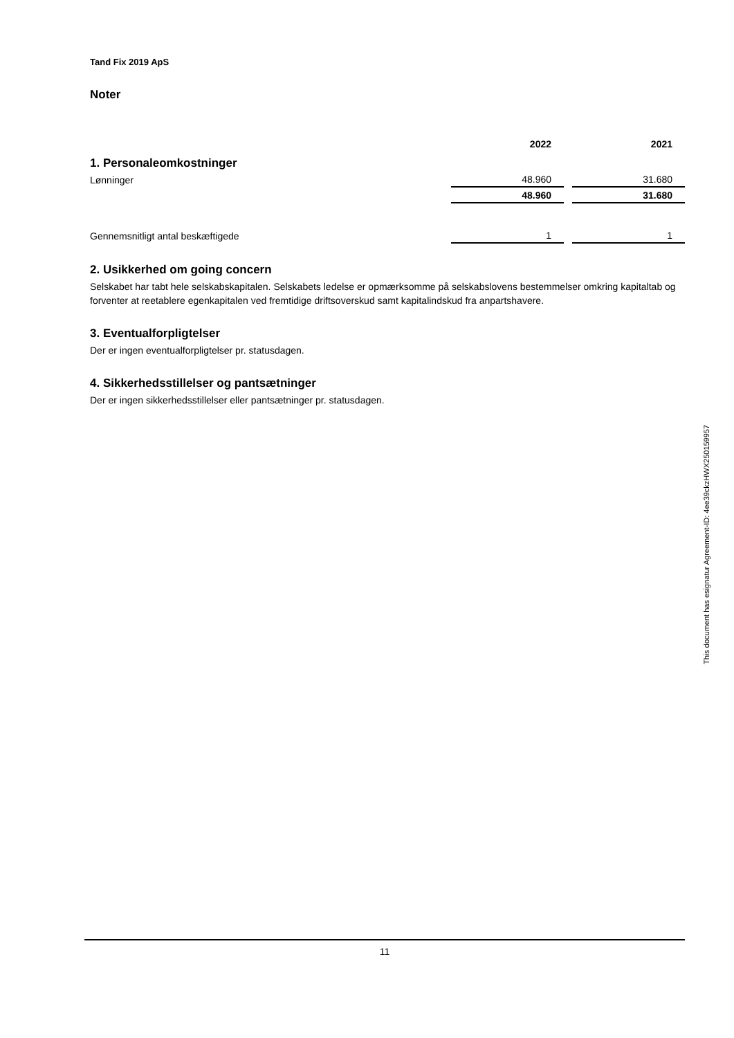Tand Fix 2019 ApS
Noter
| | 2022 | 2021 |
| 1. Personaleomkostninger | | |
| Lønninger | 48.960 | 31.680 |
| | 48.960 | 31.680 |
| Gennemsnitligt antal beskæftigede | 1 | 1 |
2. Usikkerhed om going concern
Selskabet har tabt hele selskabskapitalen. Selskabets ledelse er opmærksomme på selskabslovens bestemmelser omkring kapitaltab og forventer at reetablere egenkapitalen ved fremtidige driftsoverskud samt kapitalindskud fra anpartshavere.
3. Eventualforpligtelser
Der er ingen eventualforpligtelser pr. statusdagen.
4. Sikkerhedsstillelser og pantsætninger
Der er ingen sikkerhedsstillelser eller pantsætninger pr. statusdagen.
This document has esignatur Agreement-ID: 4ee39ckzHWX250159957
11